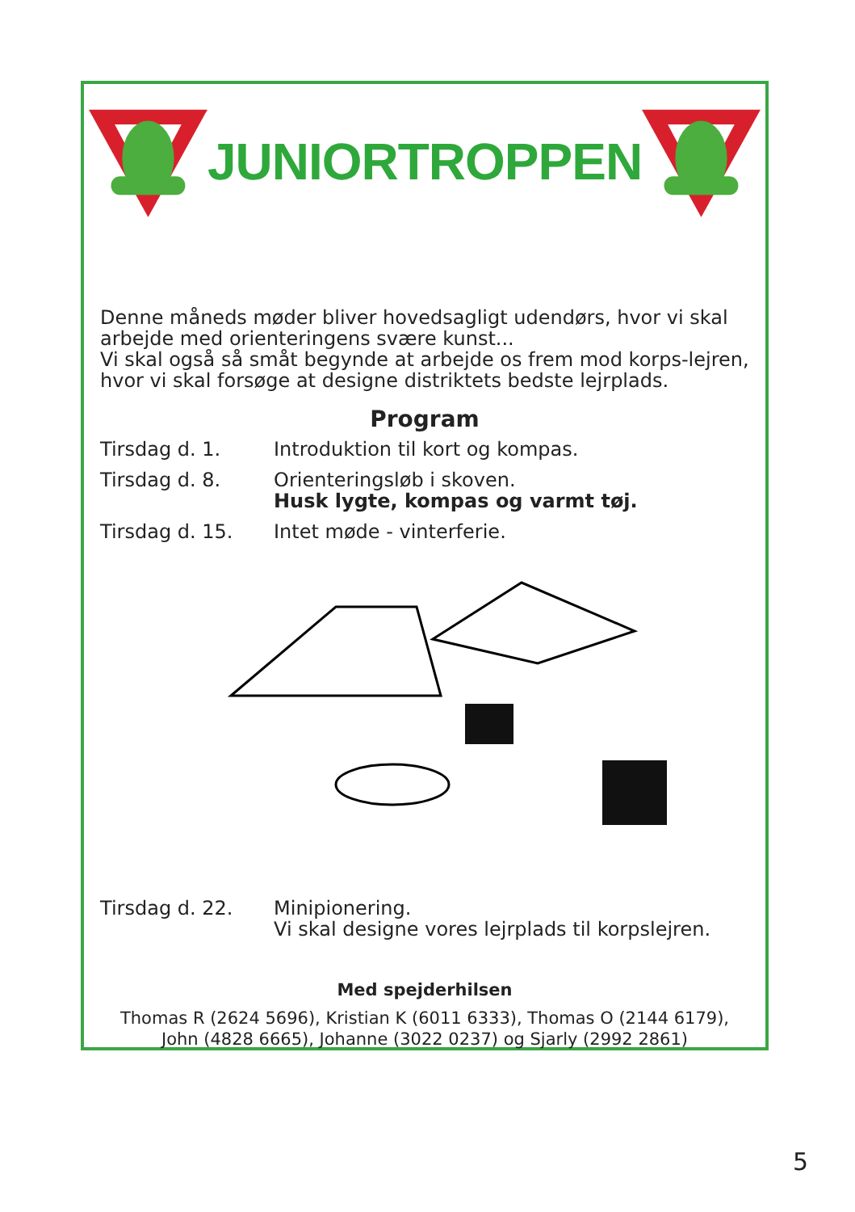JUNIORTROPPEN
Denne måneds møder bliver hovedsagligt udendørs, hvor vi skal arbejde med orienteringens svære kunst...
Vi skal også så småt begynde at arbejde os frem mod korps-lejren, hvor vi skal forsøge at designe distriktets bedste lejrplads.
Program
Tirsdag d. 1. Introduktion til kort og kompas.
Tirsdag d. 8. Orienteringsløb i skoven.
Husk lygte, kompas og varmt tøj.
Tirsdag d. 15. Intet møde - vinterferie.
Tirsdag d. 22. Minipionering.
Vi skal designe vores lejrplads til korpslejren.
Med spejderhilsen
Thomas R (2624 5696), Kristian K (6011 6333), Thomas O (2144 6179),
John (4828 6665), Johanne (3022 0237) og Sjarly (2992 2861)
5